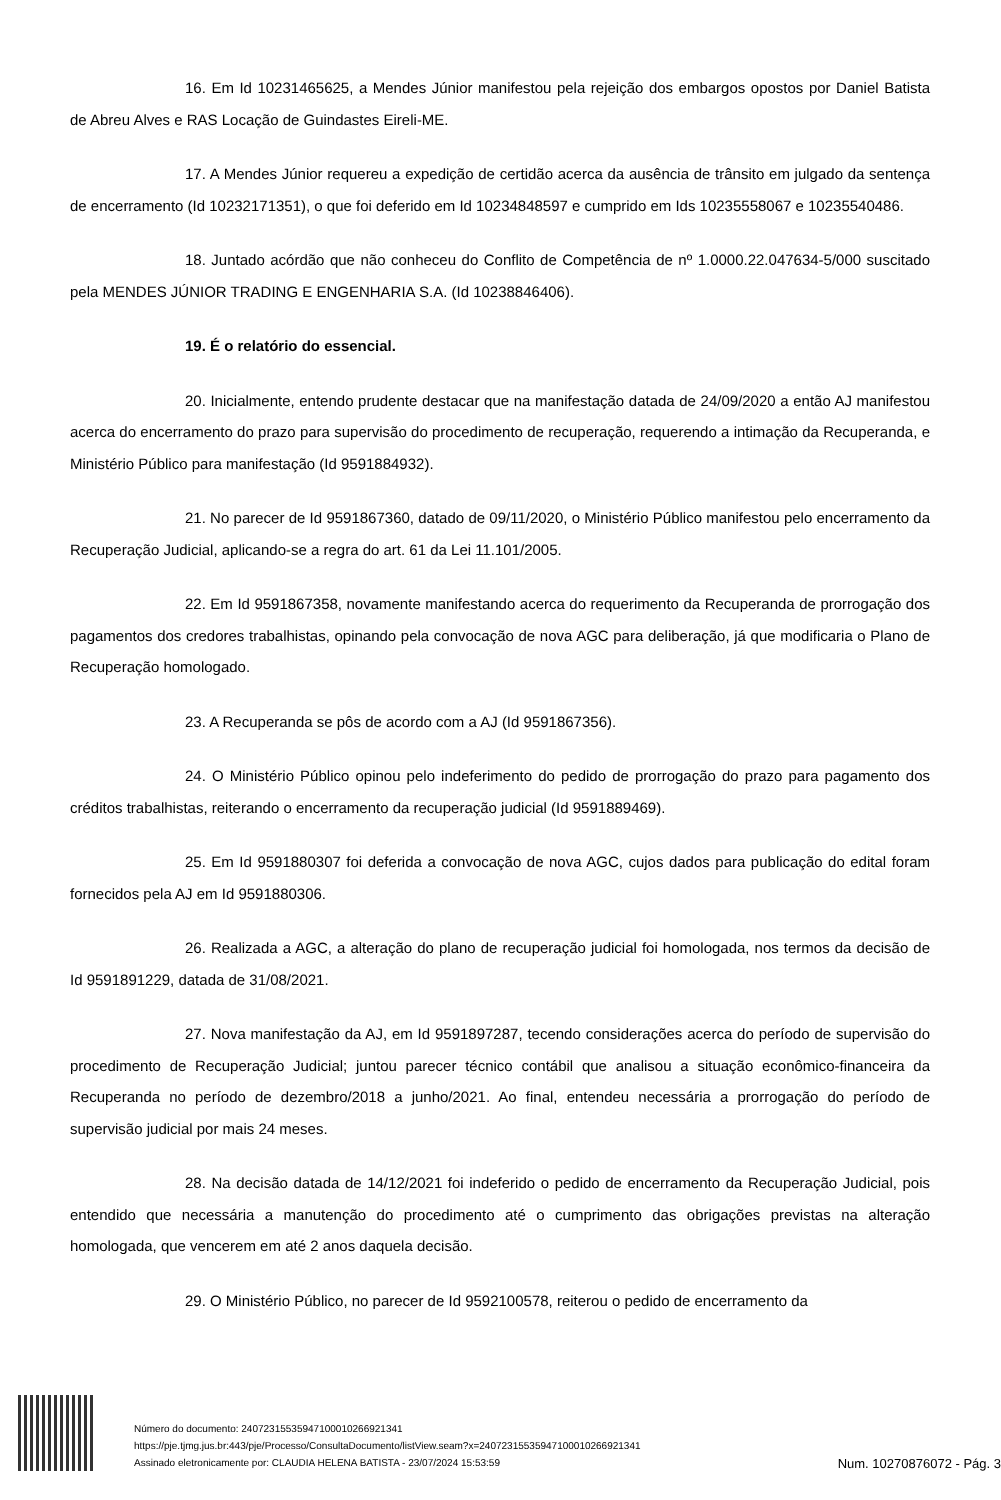16. Em Id 10231465625, a Mendes Júnior manifestou pela rejeição dos embargos opostos por Daniel Batista de Abreu Alves e RAS Locação de Guindastes Eireli-ME.
17. A Mendes Júnior requereu a expedição de certidão acerca da ausência de trânsito em julgado da sentença de encerramento (Id 10232171351), o que foi deferido em Id 10234848597 e cumprido em Ids 10235558067 e 10235540486.
18. Juntado acórdão que não conheceu do Conflito de Competência de nº 1.0000.22.047634-5/000 suscitado pela MENDES JÚNIOR TRADING E ENGENHARIA S.A. (Id 10238846406).
19. É o relatório do essencial.
20. Inicialmente, entendo prudente destacar que na manifestação datada de 24/09/2020 a então AJ manifestou acerca do encerramento do prazo para supervisão do procedimento de recuperação, requerendo a intimação da Recuperanda, e Ministério Público para manifestação (Id 9591884932).
21. No parecer de Id 9591867360, datado de 09/11/2020, o Ministério Público manifestou pelo encerramento da Recuperação Judicial, aplicando-se a regra do art. 61 da Lei 11.101/2005.
22. Em Id 9591867358, novamente manifestando acerca do requerimento da Recuperanda de prorrogação dos pagamentos dos credores trabalhistas, opinando pela convocação de nova AGC para deliberação, já que modificaria o Plano de Recuperação homologado.
23. A Recuperanda se pôs de acordo com a AJ (Id 9591867356).
24. O Ministério Público opinou pelo indeferimento do pedido de prorrogação do prazo para pagamento dos créditos trabalhistas, reiterando o encerramento da recuperação judicial (Id 9591889469).
25. Em Id 9591880307 foi deferida a convocação de nova AGC, cujos dados para publicação do edital foram fornecidos pela AJ em Id 9591880306.
26. Realizada a AGC, a alteração do plano de recuperação judicial foi homologada, nos termos da decisão de Id 9591891229, datada de 31/08/2021.
27. Nova manifestação da AJ, em Id 9591897287, tecendo considerações acerca do período de supervisão do procedimento de Recuperação Judicial; juntou parecer técnico contábil que analisou a situação econômico-financeira da Recuperanda no período de dezembro/2018 a junho/2021. Ao final, entendeu necessária a prorrogação do período de supervisão judicial por mais 24 meses.
28. Na decisão datada de 14/12/2021 foi indeferido o pedido de encerramento da Recuperação Judicial, pois entendido que necessária a manutenção do procedimento até o cumprimento das obrigações previstas na alteração homologada, que vencerem em até 2 anos daquela decisão.
29. O Ministério Público, no parecer de Id 9592100578, reiterou o pedido de encerramento da
Número do documento: 24072315535947100010266921341
https://pje.tjmg.jus.br:443/pje/Processo/ConsultaDocumento/listView.seam?x=24072315535947100010266921341
Assinado eletronicamente por: CLAUDIA HELENA BATISTA - 23/07/2024 15:53:59
Num. 10270876072 - Pág. 3